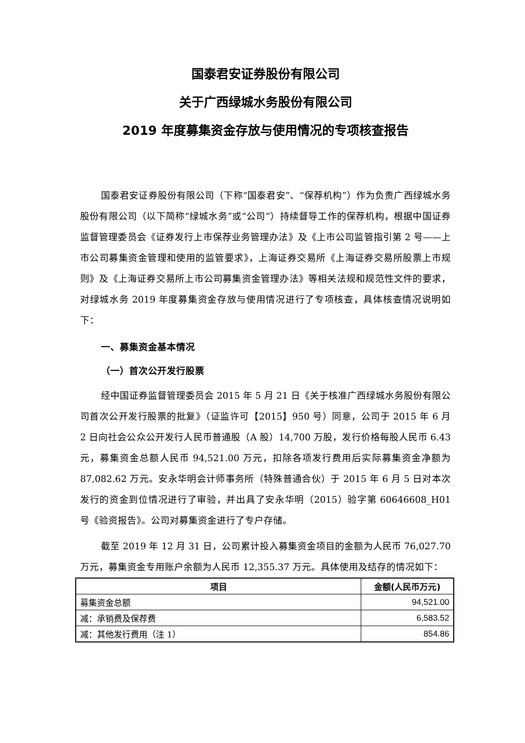国泰君安证券股份有限公司
关于广西绿城水务股份有限公司
2019 年度募集资金存放与使用情况的专项核查报告
国泰君安证券股份有限公司（下称“国泰君安”、“保荐机构”）作为负责广西绿城水务股份有限公司（以下简称“绿城水务”或“公司”）持续督导工作的保荐机构，根据中国证券监督管理委员会《证券发行上市保荐业务管理办法》及《上市公司监管指引第 2 号——上市公司募集资金管理和使用的监管要求》，上海证券交易所《上海证券交易所股票上市规则》及《上海证券交易所上市公司募集资金管理办法》等相关法规和规范性文件的要求，对绿城水务 2019 年度募集资金存放与使用情况进行了专项核查，具体核查情况说明如下：
一、募集资金基本情况
（一）首次公开发行股票
经中国证券监督管理委员会 2015 年 5 月 21 日《关于核准广西绿城水务股份有限公司首次公开发行股票的批复》（证监许可【2015】950 号）同意，公司于 2015 年 6 月 2 日向社会公众公开发行人民币普通股（A 股）14,700 万股，发行价格每股人民币 6.43 元，募集资金总额人民币 94,521.00 万元，扣除各项发行费用后实际募集资金净额为 87,082.62 万元。安永华明会计师事务所（特殊普通合伙）于 2015 年 6 月 5 日对本次发行的资金到位情况进行了审验，并出具了安永华明（2015）验字第 60646608_H01 号《验资报告》。公司对募集资金进行了专户存储。
截至 2019 年 12 月 31 日，公司累计投入募集资金项目的金额为人民币 76,027.70 万元，募集资金专用账户余额为人民币 12,355.37 万元。具体使用及结存的情况如下：
| 项目 | 金额(人民币万元) |
| --- | --- |
| 募集资金总额 | 94,521.00 |
| 减：承销费及保荐费 | 6,583.52 |
| 减：其他发行费用（注 1） | 854.86 |